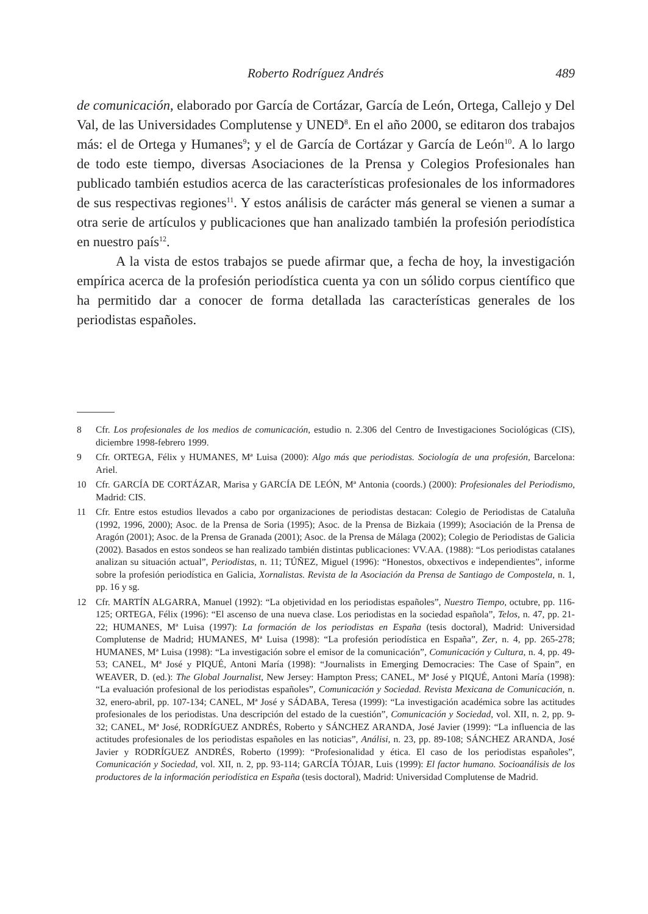Roberto Rodríguez Andrés 489
de comunicación, elaborado por García de Cortázar, García de León, Ortega, Callejo y Del Val, de las Universidades Complutense y UNED<sup>8</sup>. En el año 2000, se editaron dos trabajos más: el de Ortega y Humanes<sup>9</sup>; y el de García de Cortázar y García de León<sup>10</sup>. A lo largo de todo este tiempo, diversas Asociaciones de la Prensa y Colegios Profesionales han publicado también estudios acerca de las características profesionales de los informadores de sus respectivas regiones<sup>11</sup>. Y estos análisis de carácter más general se vienen a sumar a otra serie de artículos y publicaciones que han analizado también la profesión periodística en nuestro país<sup>12</sup>.
A la vista de estos trabajos se puede afirmar que, a fecha de hoy, la investigación empírica acerca de la profesión periodística cuenta ya con un sólido corpus científico que ha permitido dar a conocer de forma detallada las características generales de los periodistas españoles.
8 Cfr. Los profesionales de los medios de comunicación, estudio n. 2.306 del Centro de Investigaciones Sociológicas (CIS), diciembre 1998-febrero 1999.
9 Cfr. ORTEGA, Félix y HUMANES, Mª Luisa (2000): Algo más que periodistas. Sociología de una profesión, Barcelona: Ariel.
10 Cfr. GARCÍA DE CORTÁZAR, Marisa y GARCÍA DE LEÓN, Mª Antonia (coords.) (2000): Profesionales del Periodismo, Madrid: CIS.
11 Cfr. Entre estos estudios llevados a cabo por organizaciones de periodistas destacan: Colegio de Periodistas de Cataluña (1992, 1996, 2000); Asoc. de la Prensa de Soria (1995); Asoc. de la Prensa de Bizkaia (1999); Asociación de la Prensa de Aragón (2001); Asoc. de la Prensa de Granada (2001); Asoc. de la Prensa de Málaga (2002); Colegio de Periodistas de Galicia (2002). Basados en estos sondeos se han realizado también distintas publicaciones: VV.AA. (1988): “Los periodistas catalanes analizan su situación actual”, Periodistas, n. 11; TÚÑEZ, Miguel (1996): “Honestos, obxectivos e independientes”, informe sobre la profesión periodística en Galicia, Xornalistas. Revista de la Asociación da Prensa de Santiago de Compostela, n. 1, pp. 16 y sg.
12 Cfr. MARTÍN ALGARRA, Manuel (1992): “La objetividad en los periodistas españoles”, Nuestro Tiempo, octubre, pp. 116-125; ORTEGA, Félix (1996): “El ascenso de una nueva clase. Los periodistas en la sociedad española”, Telos, n. 47, pp. 21-22; HUMANES, Mª Luisa (1997): La formación de los periodistas en España (tesis doctoral), Madrid: Universidad Complutense de Madrid; HUMANES, Mª Luisa (1998): “La profesión periodística en España”, Zer, n. 4, pp. 265-278; HUMANES, Mª Luisa (1998): “La investigación sobre el emisor de la comunicación”, Comunicación y Cultura, n. 4, pp. 49-53; CANEL, Mª José y PIQUÉ, Antoni María (1998): “Journalists in Emerging Democracies: The Case of Spain”, en WEAVER, D. (ed.): The Global Journalist, New Jersey: Hampton Press; CANEL, Mª José y PIQUÉ, Antoni María (1998): “La evaluación profesional de los periodistas españoles”, Comunicación y Sociedad. Revista Mexicana de Comunicación, n. 32, enero-abril, pp. 107-134; CANEL, Mª José y SÁDABA, Teresa (1999): “La investigación académica sobre las actitudes profesionales de los periodistas. Una descripción del estado de la cuestión”, Comunicación y Sociedad, vol. XII, n. 2, pp. 9-32; CANEL, Mª José, RODRÍGUEZ ANDRÉS, Roberto y SÁNCHEZ ARANDA, José Javier (1999): “La influencia de las actitudes profesionales de los periodistas españoles en las noticias”, Análisi, n. 23, pp. 89-108; SÁNCHEZ ARANDA, José Javier y RODRÍGUEZ ANDRÉS, Roberto (1999): “Profesionalidad y ética. El caso de los periodistas españoles”, Comunicación y Sociedad, vol. XII, n. 2, pp. 93-114; GARCÍA TÓJAR, Luis (1999): El factor humano. Socioanálisis de los productores de la información periodística en España (tesis doctoral), Madrid: Universidad Complutense de Madrid.